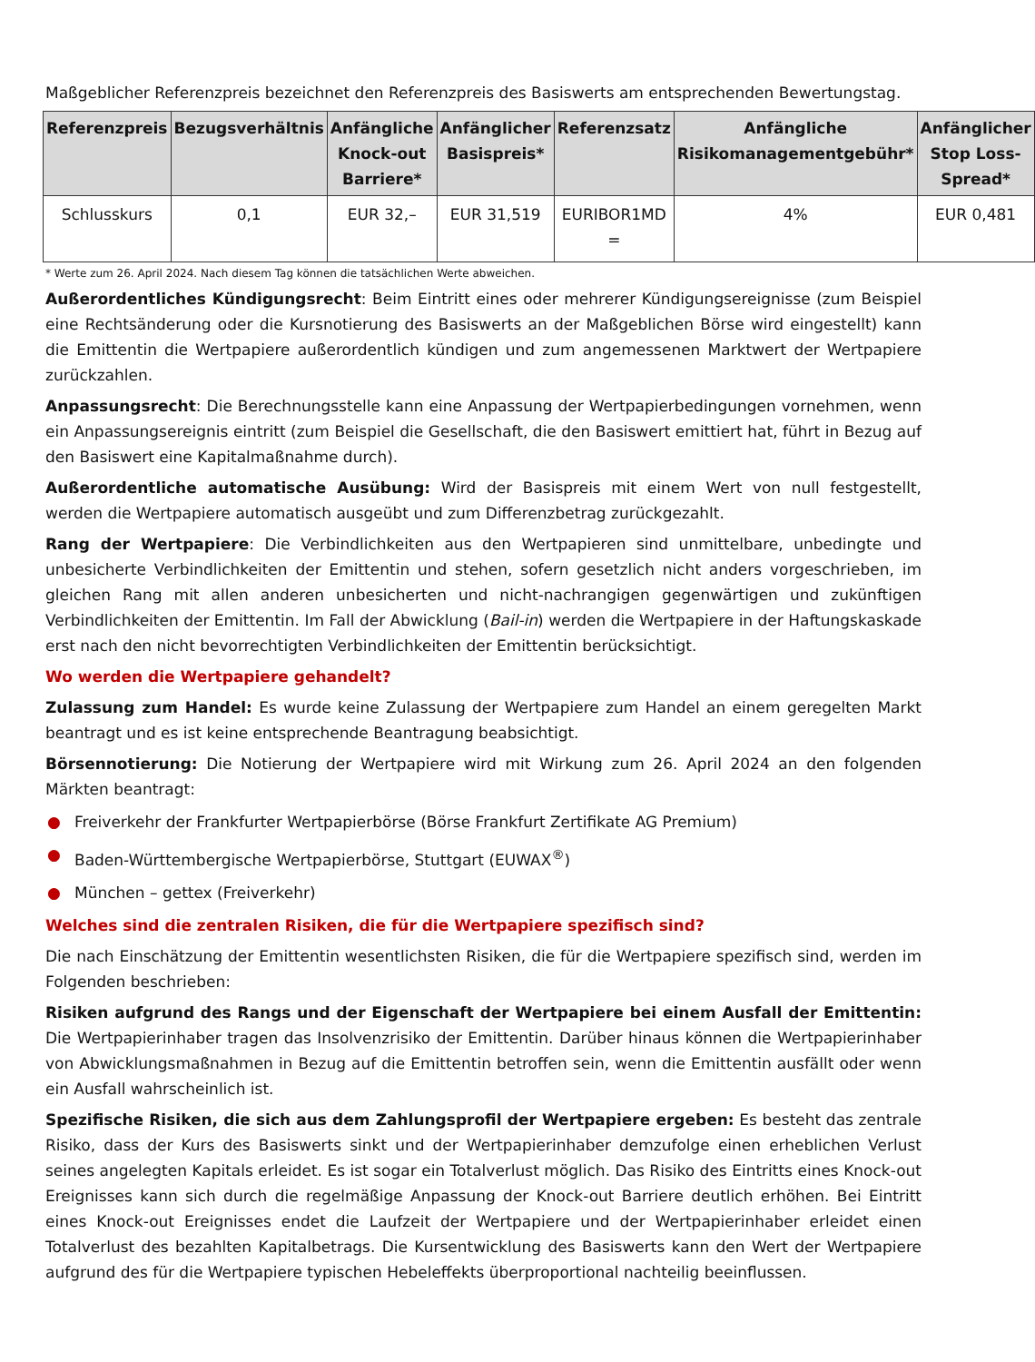Maßgeblicher Referenzpreis bezeichnet den Referenzpreis des Basiswerts am entsprechenden Bewertungstag.
| Referenzpreis | Bezugsverhältnis | Anfängliche Knock-out Barriere* | Anfänglicher Basispreis* | Referenzsatz | Anfängliche Risikomanagementgebühr* | Anfänglicher Stop Loss-Spread* |
| --- | --- | --- | --- | --- | --- | --- |
| Schlusskurs | 0,1 | EUR 32,– | EUR 31,519 | EURIBOR1MD = | 4% | EUR 0,481 |
* Werte zum 26. April 2024. Nach diesem Tag können die tatsächlichen Werte abweichen.
Außerordentliches Kündigungsrecht: Beim Eintritt eines oder mehrerer Kündigungsereignisse (zum Beispiel eine Rechtsänderung oder die Kursnotierung des Basiswerts an der Maßgeblichen Börse wird eingestellt) kann die Emittentin die Wertpapiere außerordentlich kündigen und zum angemessenen Marktwert der Wertpapiere zurückzahlen.
Anpassungsrecht: Die Berechnungsstelle kann eine Anpassung der Wertpapierbedingungen vornehmen, wenn ein Anpassungsereignis eintritt (zum Beispiel die Gesellschaft, die den Basiswert emittiert hat, führt in Bezug auf den Basiswert eine Kapitalmaßnahme durch).
Außerordentliche automatische Ausübung: Wird der Basispreis mit einem Wert von null festgestellt, werden die Wertpapiere automatisch ausgeübt und zum Differenzbetrag zurückgezahlt.
Rang der Wertpapiere: Die Verbindlichkeiten aus den Wertpapieren sind unmittelbare, unbedingte und unbesicherte Verbindlichkeiten der Emittentin und stehen, sofern gesetzlich nicht anders vorgeschrieben, im gleichen Rang mit allen anderen unbesicherten und nicht-nachrangigen gegenwärtigen und zukünftigen Verbindlichkeiten der Emittentin. Im Fall der Abwicklung (Bail-in) werden die Wertpapiere in der Haftungskaskade erst nach den nicht bevorrechtigten Verbindlichkeiten der Emittentin berücksichtigt.
Wo werden die Wertpapiere gehandelt?
Zulassung zum Handel: Es wurde keine Zulassung der Wertpapiere zum Handel an einem geregelten Markt beantragt und es ist keine entsprechende Beantragung beabsichtigt.
Börsennotierung: Die Notierung der Wertpapiere wird mit Wirkung zum 26. April 2024 an den folgenden Märkten beantragt:
● Freiverkehr der Frankfurter Wertpapierbörse (Börse Frankfurt Zertifikate AG Premium)
● Baden-Württembergische Wertpapierbörse, Stuttgart (EUWAX<sup>®</sup>)
● München – gettex (Freiverkehr)
Welches sind die zentralen Risiken, die für die Wertpapiere spezifisch sind?
Die nach Einschätzung der Emittentin wesentlichsten Risiken, die für die Wertpapiere spezifisch sind, werden im Folgenden beschrieben:
Risiken aufgrund des Rangs und der Eigenschaft der Wertpapiere bei einem Ausfall der Emittentin: Die Wertpapierinhaber tragen das Insolvenzrisiko der Emittentin. Darüber hinaus können die Wertpapierinhaber von Abwicklungsmaßnahmen in Bezug auf die Emittentin betroffen sein, wenn die Emittentin ausfällt oder wenn ein Ausfall wahrscheinlich ist.
Spezifische Risiken, die sich aus dem Zahlungsprofil der Wertpapiere ergeben: Es besteht das zentrale Risiko, dass der Kurs des Basiswerts sinkt und der Wertpapierinhaber demzufolge einen erheblichen Verlust seines angelegten Kapitals erleidet. Es ist sogar ein Totalverlust möglich. Das Risiko des Eintritts eines Knock-out Ereignisses kann sich durch die regelmäßige Anpassung der Knock-out Barriere deutlich erhöhen. Bei Eintritt eines Knock-out Ereignisses endet die Laufzeit der Wertpapiere und der Wertpapierinhaber erleidet einen Totalverlust des bezahlten Kapitalbetrags. Die Kursentwicklung des Basiswerts kann den Wert der Wertpapiere aufgrund des für die Wertpapiere typischen Hebeleffekts überproportional nachteilig beeinflussen.